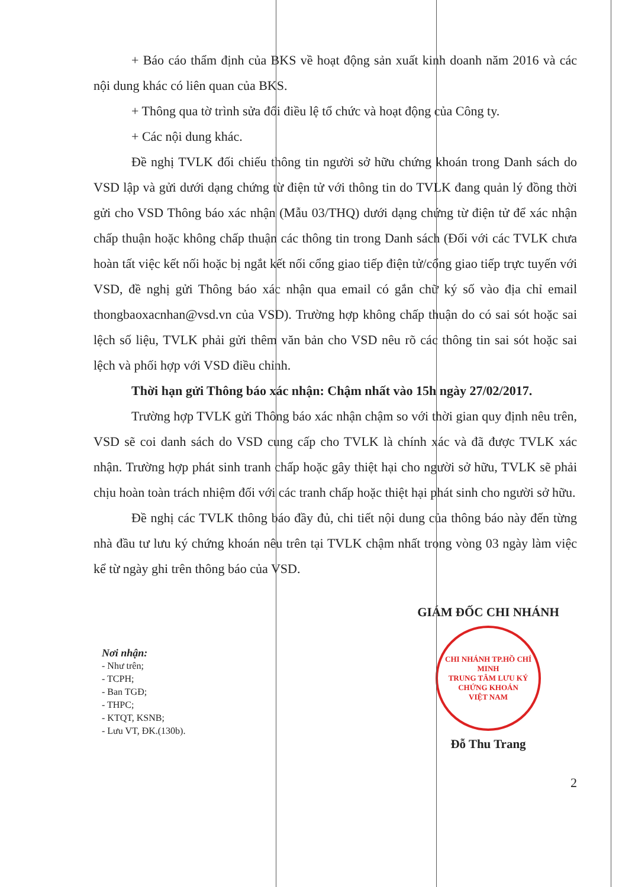+ Báo cáo thẩm định của BKS về hoạt động sản xuất kinh doanh năm 2016 và các nội dung khác có liên quan của BKS.
+ Thông qua tờ trình sửa đổi điều lệ tổ chức và hoạt động của Công ty.
+ Các nội dung khác.
Đề nghị TVLK đối chiếu thông tin người sở hữu chứng khoán trong Danh sách do VSD lập và gửi dưới dạng chứng từ điện tử với thông tin do TVLK đang quản lý đồng thời gửi cho VSD Thông báo xác nhận (Mẫu 03/THQ) dưới dạng chứng từ điện tử để xác nhận chấp thuận hoặc không chấp thuận các thông tin trong Danh sách (Đối với các TVLK chưa hoàn tất việc kết nối hoặc bị ngắt kết nối cổng giao tiếp điện tử/cổng giao tiếp trực tuyến với VSD, đề nghị gửi Thông báo xác nhận qua email có gắn chữ ký số vào địa chỉ email thongbaoxacnhan@vsd.vn của VSD). Trường hợp không chấp thuận do có sai sót hoặc sai lệch số liệu, TVLK phải gửi thêm văn bản cho VSD nêu rõ các thông tin sai sót hoặc sai lệch và phối hợp với VSD điều chỉnh.
Thời hạn gửi Thông báo xác nhận: Chậm nhất vào 15h ngày 27/02/2017.
Trường hợp TVLK gửi Thông báo xác nhận chậm so với thời gian quy định nêu trên, VSD sẽ coi danh sách do VSD cung cấp cho TVLK là chính xác và đã được TVLK xác nhận. Trường hợp phát sinh tranh chấp hoặc gây thiệt hại cho người sở hữu, TVLK sẽ phải chịu hoàn toàn trách nhiệm đối với các tranh chấp hoặc thiệt hại phát sinh cho người sở hữu.
Đề nghị các TVLK thông báo đầy đủ, chi tiết nội dung của thông báo này đến từng nhà đầu tư lưu ký chứng khoán nêu trên tại TVLK chậm nhất trong vòng 03 ngày làm việc kể từ ngày ghi trên thông báo của VSD.
Nơi nhận:
- Như trên;
- TCPH;
- Ban TGĐ;
- THPC;
- KTQT, KSNB;
- Lưu VT, ĐK.(130b).
GIÁM ĐỐC CHI NHÁNH
CHI NHÁNH TP.HỒ CHÍ MINH
TRUNG TÂM LƯU KÝ CHỨNG KHOÁN
VIỆT NAM
Đỗ Thu Trang
2